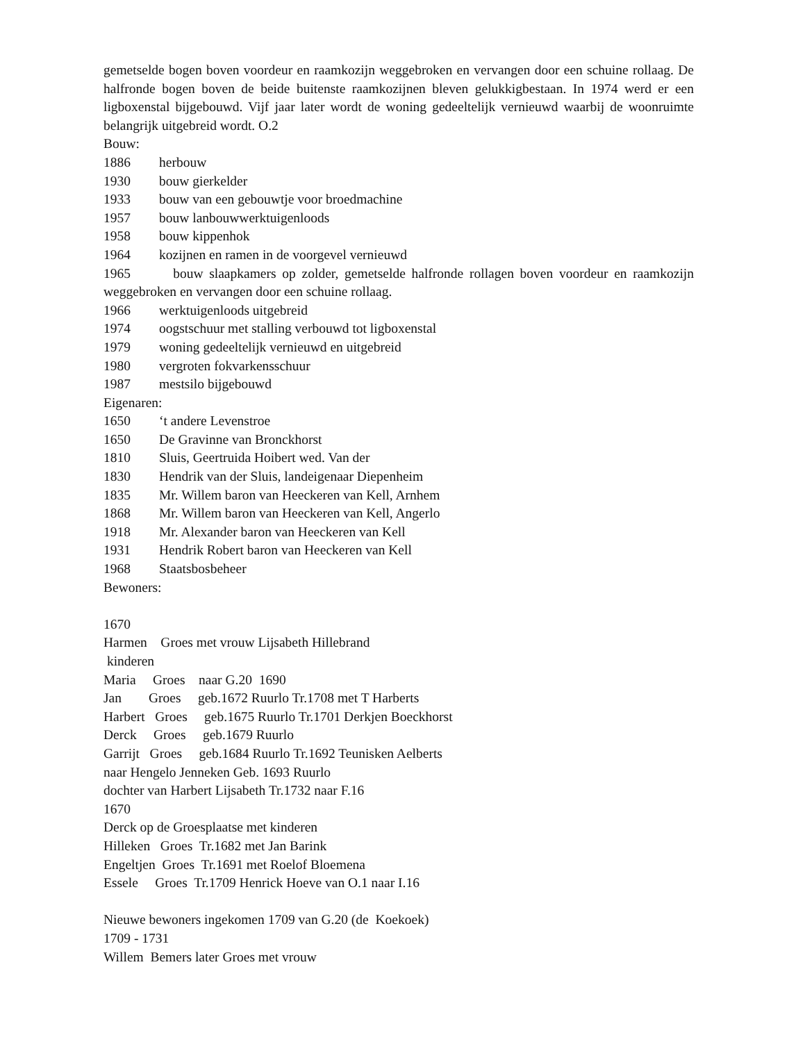gemetselde bogen boven voordeur en raamkozijn weggebroken en vervangen door een schuine rollaag. De halfronde bogen boven de beide buitenste raamkozijnen bleven gelukkigbestaan. In 1974 werd er een ligboxenstal bijgebouwd. Vijf jaar later wordt de woning gedeeltelijk vernieuwd waarbij de woonruimte belangrijk uitgebreid wordt. O.2
Bouw:
1886 herbouw
1930 bouw gierkelder
1933 bouw van een gebouwtje voor broedmachine
1957 bouw lanbouwwerktuigenloods
1958 bouw kippenhok
1964 kozijnen en ramen in de voorgevel vernieuwd
1965 bouw slaapkamers op zolder, gemetselde halfronde rollagen boven voordeur en raamkozijn weggebroken en vervangen door een schuine rollaag.
1966 werktuigenloods uitgebreid
1974 oogstschuur met stalling verbouwd tot ligboxenstal
1979 woning gedeeltelijk vernieuwd en uitgebreid
1980 vergroten fokvarkensschuur
1987 mestsilo bijgebouwd
Eigenaren:
1650 ‘t andere Levenstroe
1650 De Gravinne van Bronckhorst
1810 Sluis, Geertruida Hoibert wed. Van der
1830 Hendrik van der Sluis, landeigenaar Diepenheim
1835 Mr. Willem baron van Heeckeren van Kell, Arnhem
1868 Mr. Willem baron van Heeckeren van Kell, Angerlo
1918 Mr. Alexander baron van Heeckeren van Kell
1931 Hendrik Robert baron van Heeckeren van Kell
1968 Staatsbosbeheer
Bewoners:
1670
Harmen Groes met vrouw Lijsabeth Hillebrand
kinderen
Maria Groes naar G.20 1690
Jan Groes geb.1672 Ruurlo Tr.1708 met T Harberts
Harbert Groes geb.1675 Ruurlo Tr.1701 Derkjen Boeckhorst
Derck Groes geb.1679 Ruurlo
Garrijt Groes geb.1684 Ruurlo Tr.1692 Teunisken Aelberts
naar Hengelo Jenneken Geb. 1693 Ruurlo
dochter van Harbert Lijsabeth Tr.1732 naar F.16
1670
Derck op de Groesplaatse met kinderen
Hilleken Groes Tr.1682 met Jan Barink
Engeltjen Groes Tr.1691 met Roelof Bloemena
Essele Groes Tr.1709 Henrick Hoeve van O.1 naar I.16
Nieuwe bewoners ingekomen 1709 van G.20 (de Koekoek)
1709 - 1731
Willem Bemers later Groes met vrouw